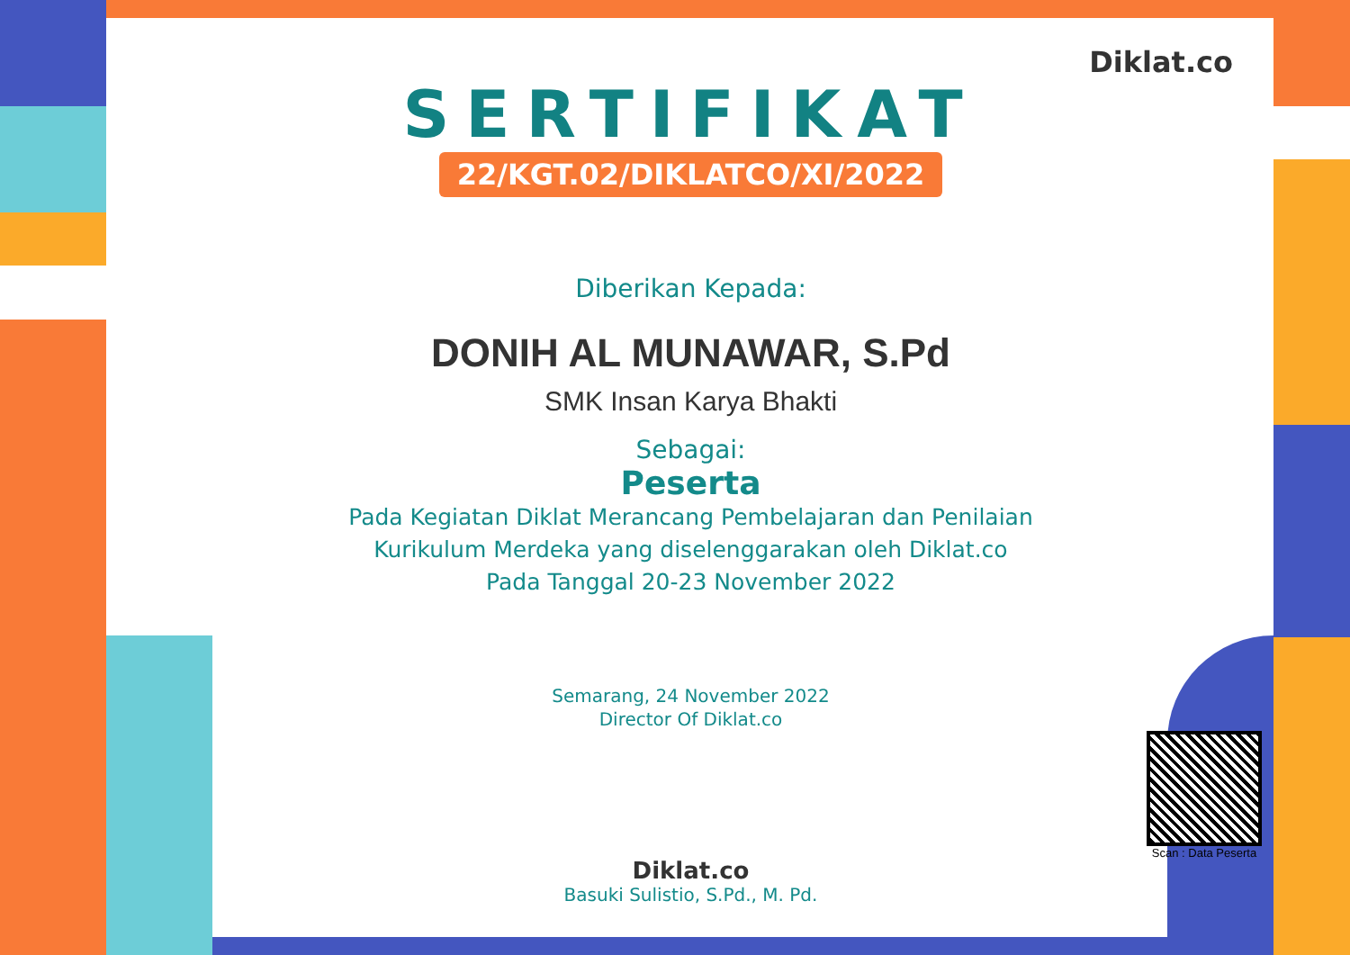SERTIFIKAT
22/KGT.02/DIKLATCO/XI/2022
Diberikan Kepada:
DONIH AL MUNAWAR, S.Pd
SMK Insan Karya Bhakti
Sebagai:
Peserta
Pada Kegiatan Diklat Merancang Pembelajaran dan Penilaian
Kurikulum Merdeka yang diselenggarakan oleh Diklat.co
Pada Tanggal 20-23 November 2022
Semarang, 24 November 2022
Director Of Diklat.co
Diklat.co
Basuki Sulistio, S.Pd., M. Pd.
Diklat.co
Scan : Data Peserta